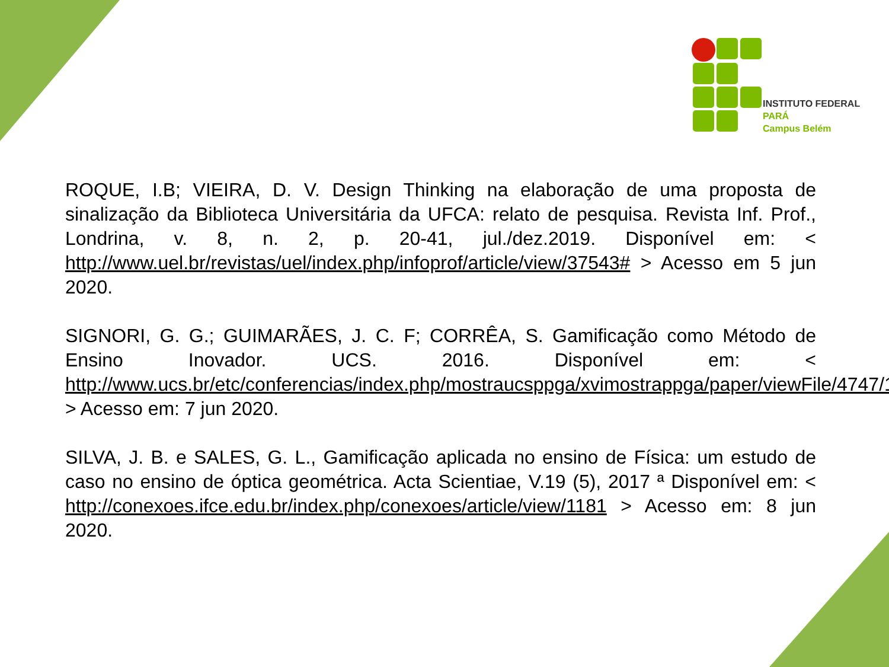INSTITUTO FEDERAL
PARÁ
Campus Belém
ROQUE, I.B; VIEIRA, D. V. Design Thinking na elaboração de uma proposta de sinalização da Biblioteca Universitária da UFCA: relato de pesquisa. Revista Inf. Prof., Londrina, v. 8, n. 2, p. 20-41, jul./dez.2019. Disponível em: < http://www.uel.br/revistas/uel/index.php/infoprof/article/view/37543# > Acesso em 5 jun 2020.
SIGNORI, G. G.; GUIMARÃES, J. C. F; CORRÊA, S. Gamificação como Método de Ensino Inovador. UCS. 2016. Disponível em: < http://www.ucs.br/etc/conferencias/index.php/mostraucsppga/xvimostrappga/paper/viewFile/4747/1612 > Acesso em: 7 jun 2020.
SILVA, J. B. e SALES, G. L., Gamificação aplicada no ensino de Física: um estudo de caso no ensino de óptica geométrica. Acta Scientiae, V.19 (5), 2017 ª Disponível em: < http://conexoes.ifce.edu.br/index.php/conexoes/article/view/1181 > Acesso em: 8 jun 2020.